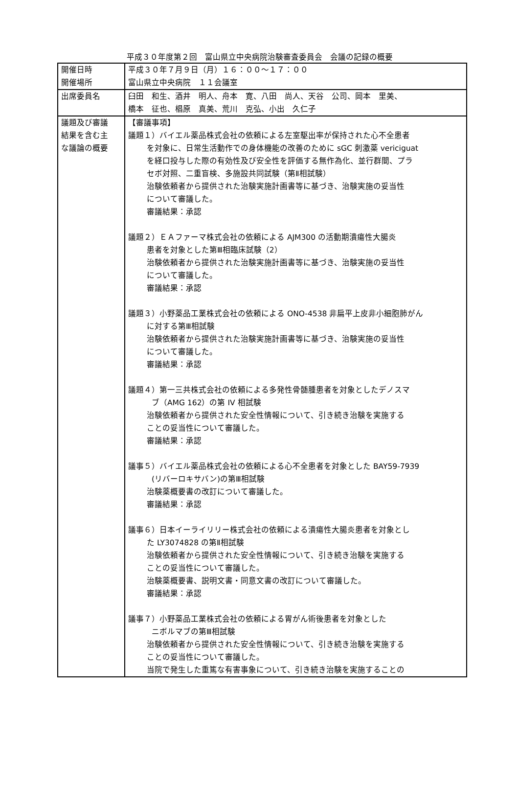平成３０年度第２回　富山県立中央病院治験審査委員会　会議の記録の概要
| 開催日時 開催場所 | 平成３０年７月９日（月）１６：００～１７：００ 富山県立中央病院 １１会議室 |
| 出席委員名 | 臼田 和生、酒井 明人、舟本 寛、八田 尚人、天谷 公司、岡本 里美、 橋本 征也、椙原 真美、荒川 克弘、小出 久仁子 |
| 議題及び審議 結果を含む主 な議論の概要 | 【審議事項】 議題１）バイエル薬品株式会社の依頼による左室駆出率が保持された心不全患者 を対象に、日常生活動作での身体機能の改善のために sGC 刺激薬 vericiguat を経口投与した際の有効性及び安全性を評価する無作為化、並行群間、プラ セボ対照、二重盲検、多施設共同試験（第Ⅱ相試験） 治験依頼者から提供された治験実施計画書等に基づき、治験実施の妥当性 について審議した。 審議結果：承認 議題２）ＥＡファーマ株式会社の依頼による AJM300 の活動期潰瘍性大腸炎 患者を対象とした第Ⅲ相臨床試験（2） 治験依頼者から提供された治験実施計画書等に基づき、治験実施の妥当性 について審議した。 審議結果：承認 議題３）小野薬品工業株式会社の依頼による ONO-4538 非扁平上皮非小細胞肺がん に対する第Ⅲ相試験 治験依頼者から提供された治験実施計画書等に基づき、治験実施の妥当性 について審議した。 審議結果：承認 議題４）第一三共株式会社の依頼による多発性骨髄腫患者を対象としたデノスマ ブ（AMG 162）の第 IV 相試験 治験依頼者から提供された安全性情報について、引き続き治験を実施する ことの妥当性について審議した。 審議結果：承認 議事５）バイエル薬品株式会社の依頼による心不全患者を対象とした BAY59-7939 (リバーロキサバン)の第Ⅲ相試験 治験薬概要書の改訂について審議した。 審議結果：承認 議事６）日本イーライリリー株式会社の依頼による潰瘍性大腸炎患者を対象とし た LY3074828 の第Ⅱ相試験 治験依頼者から提供された安全性情報について、引き続き治験を実施する ことの妥当性について審議した。 治験薬概要書、説明文書・同意文書の改訂について審議した。 審議結果：承認 議事７）小野薬品工業株式会社の依頼による胃がん術後患者を対象とした ニボルマブの第Ⅲ相試験 治験依頼者から提供された安全性情報について、引き続き治験を実施する ことの妥当性について審議した。 当院で発生した重篤な有害事象について、引き続き治験を実施することの |